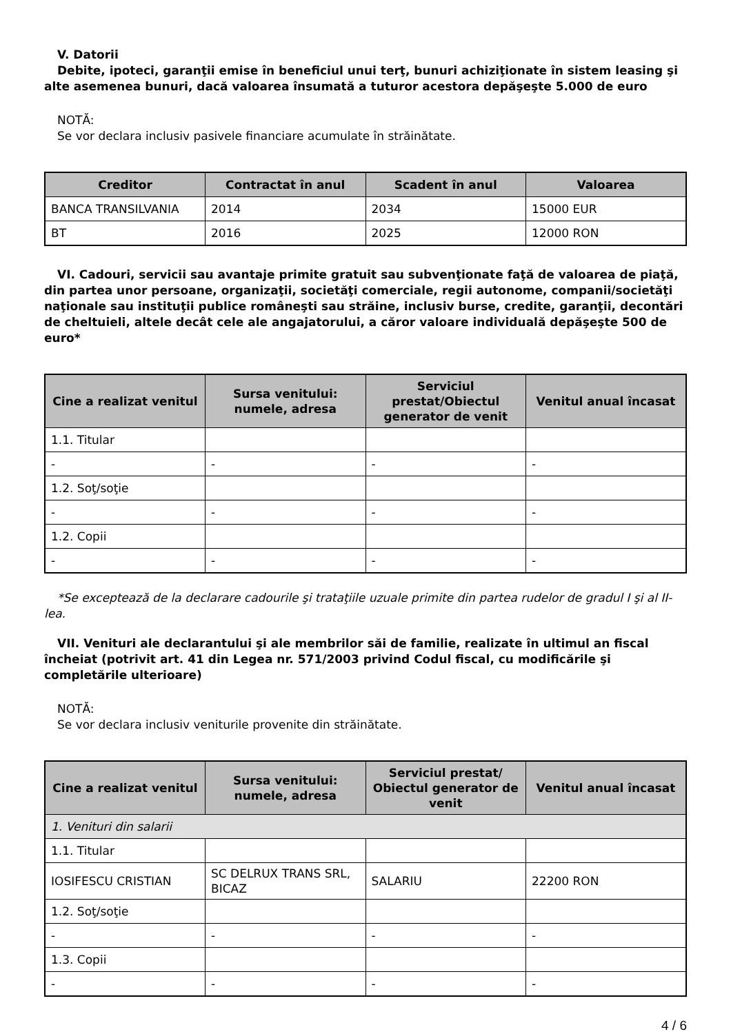V. Datorii
Debite, ipoteci, garanţii emise în beneficiul unui terţ, bunuri achiziţionate în sistem leasing şi alte asemenea bunuri, dacă valoarea însumată a tuturor acestora depăşeşte 5.000 de euro
NOTĂ:
Se vor declara inclusiv pasivele financiare acumulate în străinătate.
| Creditor | Contractat în anul | Scadent în anul | Valoarea |
| --- | --- | --- | --- |
| BANCA TRANSILVANIA | 2014 | 2034 | 15000 EUR |
| BT | 2016 | 2025 | 12000 RON |
VI. Cadouri, servicii sau avantaje primite gratuit sau subvenţionate faţă de valoarea de piaţă, din partea unor persoane, organizaţii, societăţi comerciale, regii autonome, companii/societăţi naţionale sau instituţii publice româneşti sau străine, inclusiv burse, credite, garanţii, decontări de cheltuieli, altele decât cele ale angajatorului, a căror valoare individuală depăşeşte 500 de euro*
| Cine a realizat venitul | Sursa venitului: numele, adresa | Serviciul prestat/Obiectul generator de venit | Venitul anual încasat |
| --- | --- | --- | --- |
| 1.1. Titular | | | |
| - | - | - | - |
| 1.2. Soţ/soţie | | | |
| - | - | - | - |
| 1.2. Copii | | | |
| - | - | - | - |
*Se exceptează de la declarare cadourile şi trataţiile uzuale primite din partea rudelor de gradul I şi al II-lea.
VII. Venituri ale declarantului şi ale membrilor săi de familie, realizate în ultimul an fiscal încheiat (potrivit art. 41 din Legea nr. 571/2003 privind Codul fiscal, cu modificările şi completările ulterioare)
NOTĂ:
Se vor declara inclusiv veniturile provenite din străinătate.
| Cine a realizat venitul | Sursa venitului: numele, adresa | Serviciul prestat/ Obiectul generator de venit | Venitul anual încasat |
| --- | --- | --- | --- |
| 1. Venituri din salarii | | | |
| 1.1. Titular | | | |
| IOSIFESCU CRISTIAN | SC DELRUX TRANS SRL, BICAZ | SALARIU | 22200 RON |
| 1.2. Soţ/soţie | | | |
| - | - | - | - |
| 1.3. Copii | | | |
| - | - | - | - |
4 / 6